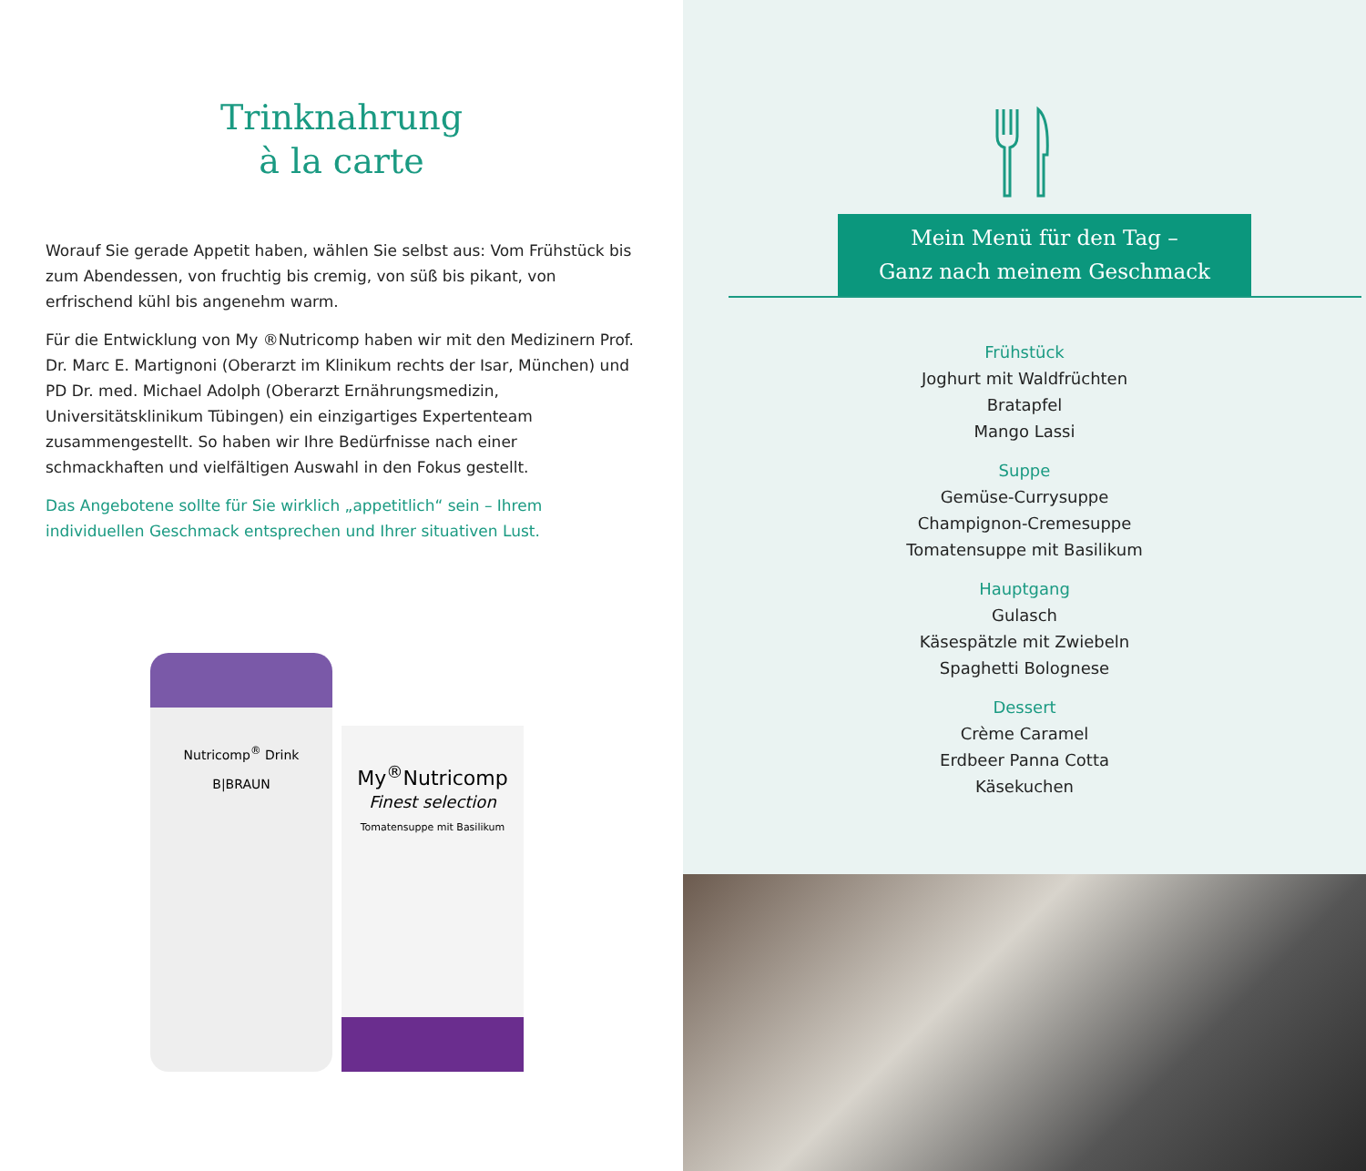Trinknahrung
à la carte
Worauf Sie gerade Appetit haben, wählen Sie selbst aus: Vom Frühstück bis zum Abendessen, von fruchtig bis cremig, von süß bis pikant, von erfrischend kühl bis angenehm warm.
Für die Entwicklung von My ®Nutricomp haben wir mit den Medizinern Prof. Dr. Marc E. Martignoni (Oberarzt im Klinikum rechts der Isar, München) und PD Dr. med. Michael Adolph (Oberarzt Ernährungsmedizin, Universitätsklinikum Tübingen) ein einzigartiges Expertenteam zusammengestellt. So haben wir Ihre Bedürfnisse nach einer schmackhaften und vielfältigen Auswahl in den Fokus gestellt.
Das Angebotene sollte für Sie wirklich „appetitlich“ sein – Ihrem individuellen Geschmack entsprechen und Ihrer situativen Lust.
Nutricomp<sup>®</sup> Drink
B|BRAUN
My<sup>®</sup>Nutricomp
Finest selection
Tomatensuppe mit Basilikum
Mein Menü für den Tag –
Ganz nach meinem Geschmack
Frühstück
Joghurt mit Waldfrüchten
Bratapfel
Mango Lassi
Suppe
Gemüse-Currysuppe
Champignon-Cremesuppe
Tomatensuppe mit Basilikum
Hauptgang
Gulasch
Käsespätzle mit Zwiebeln
Spaghetti Bolognese
Dessert
Crème Caramel
Erdbeer Panna Cotta
Käsekuchen